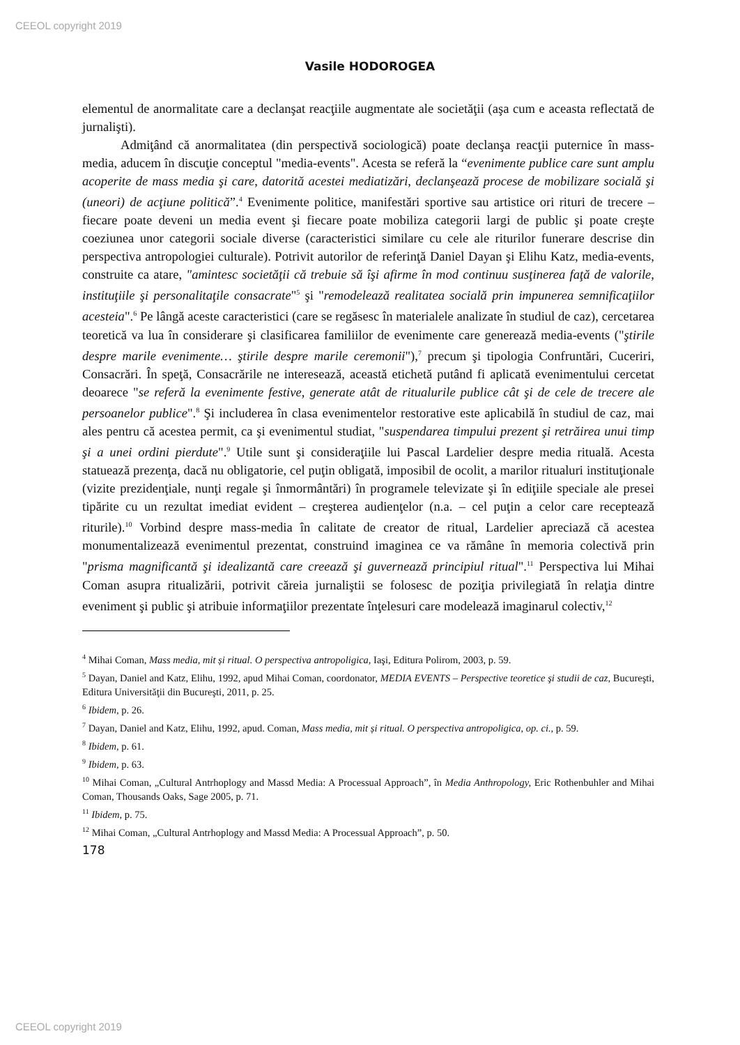CEEOL copyright 2019
Vasile HODOROGEA
elementul de anormalitate care a declanşat reacţiile augmentate ale societăţii (aşa cum e aceasta reflectată de jurnalişti).
Admiţând că anormalitatea (din perspectivă sociologică) poate declanşa reacţii puternice în mass-media, aducem în discuţie conceptul "media-events". Acesta se referă la “evenimente publice care sunt amplu acoperite de mass media şi care, datorită acestei mediatizări, declanşează procese de mobilizare socială şi (uneori) de acţiune politică”.<sup>4</sup> Evenimente politice, manifestări sportive sau artistice ori rituri de trecere – fiecare poate deveni un media event şi fiecare poate mobiliza categorii largi de public şi poate creşte coeziunea unor categorii sociale diverse (caracteristici similare cu cele ale riturilor funerare descrise din perspectiva antropologiei culturale). Potrivit autorilor de referinţă Daniel Dayan şi Elihu Katz, media-events, construite ca atare, "amintesc societăţii că trebuie să îşi afirme în mod continuu susţinerea faţă de valorile, instituţiile şi personalitaţile consacrate"<sup>5</sup> şi "remodelează realitatea socială prin impunerea semnificaţiilor acesteia".<sup>6</sup> Pe lângă aceste caracteristici (care se regăsesc în materialele analizate în studiul de caz), cercetarea teoretică va lua în considerare şi clasificarea familiilor de evenimente care generează media-events ("ştirile despre marile evenimente… ştirile despre marile ceremonii"),<sup>7</sup> precum şi tipologia Confruntări, Cuceriri, Consacrări. În speţă, Consacrările ne interesează, această etichetă putând fi aplicată evenimentului cercetat deoarece "se referă la evenimente festive, generate atât de ritualurile publice cât şi de cele de trecere ale persoanelor publice".<sup>8</sup> Şi includerea în clasa evenimentelor restorative este aplicabilă în studiul de caz, mai ales pentru că acestea permit, ca şi evenimentul studiat, "suspendarea timpului prezent şi retrăirea unui timp şi a unei ordini pierdute".<sup>9</sup> Utile sunt şi consideraţiile lui Pascal Lardelier despre media rituală. Acesta statuează prezenţa, dacă nu obligatorie, cel puţin obligată, imposibil de ocolit, a marilor ritualuri instituţionale (vizite prezidenţiale, nunţi regale şi înmormântări) în programele televizate şi în ediţiile speciale ale presei tipărite cu un rezultat imediat evident – creşterea audienţelor (n.a. – cel puţin a celor care recepteazǎ riturile).<sup>10</sup> Vorbind despre mass-media în calitate de creator de ritual, Lardelier apreciază că acestea monumentalizează evenimentul prezentat, construind imaginea ce va rămâne în memoria colectivă prin "prisma magnificantă şi idealizantă care creează şi guvernează principiul ritual".<sup>11</sup> Perspectiva lui Mihai Coman asupra ritualizării, potrivit căreia jurnaliştii se folosesc de poziţia privilegiată în relaţia dintre eveniment şi public şi atribuie informaţiilor prezentate înţelesuri care modelează imaginarul colectiv,<sup>12</sup>
<sup>4</sup> Mihai Coman, Mass media, mit și ritual. O perspectiva antropoligica, Iaşi, Editura Polirom, 2003, p. 59.
<sup>5</sup> Dayan, Daniel and Katz, Elihu, 1992, apud Mihai Coman, coordonator, MEDIA EVENTS – Perspective teoretice şi studii de caz, Bucureşti, Editura Universităţii din Bucureşti, 2011, p. 25.
<sup>6</sup> Ibidem, p. 26.
<sup>7</sup> Dayan, Daniel and Katz, Elihu, 1992, apud. Coman, Mass media, mit și ritual. O perspectiva antropoligica, op. ci., p. 59.
<sup>8</sup> Ibidem, p. 61.
<sup>9</sup> Ibidem, p. 63.
<sup>10</sup> Mihai Coman, „Cultural Antrhoplogy and Massd Media: A Processual Approach”, în Media Anthropology, Eric Rothenbuhler and Mihai Coman, Thousands Oaks, Sage 2005, p. 71.
<sup>11</sup> Ibidem, p. 75.
<sup>12</sup> Mihai Coman, „Cultural Antrhoplogy and Massd Media: A Processual Approach”, p. 50.
178
CEEOL copyright 2019